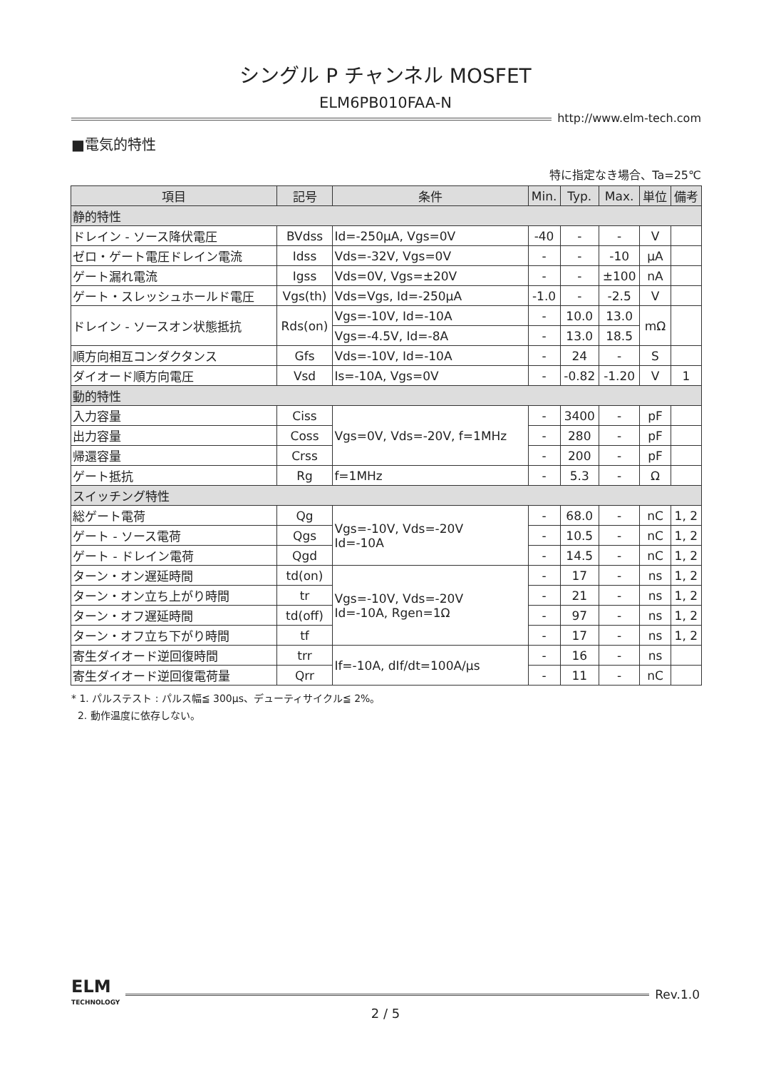シングル P チャンネル MOSFET
ELM6PB010FAA-N
http://www.elm-tech.com
■電気的特性
特に指定なき場合、Ta=25℃
| 項目 | 記号 | 条件 | Min. | Typ. | Max. | 単位 | 備考 |
| --- | --- | --- | --- | --- | --- | --- | --- |
| 静的特性 | | | | | | | |
| ドレイン - ソース降伏電圧 | BVdss | Id=-250μA, Vgs=0V | -40 | - | - | V | |
| ゼロ・ゲート電圧ドレイン電流 | Idss | Vds=-32V, Vgs=0V | - | - | -10 | μA | |
| ゲート漏れ電流 | Igss | Vds=0V, Vgs=±20V | - | - | ±100 | nA | |
| ゲート・スレッシュホールド電圧 | Vgs(th) | Vds=Vgs, Id=-250μA | -1.0 | - | -2.5 | V | |
| ドレイン - ソースオン状態抵抗 | Rds(on) | Vgs=-10V, Id=-10A | - | 10.0 | 13.0 | mΩ | |
| | | Vgs=-4.5V, Id=-8A | - | 13.0 | 18.5 | | |
| 順方向相互コンダクタンス | Gfs | Vds=-10V, Id=-10A | - | 24 | - | S | |
| ダイオード順方向電圧 | Vsd | Is=-10A, Vgs=0V | - | -0.82 | -1.20 | V | 1 |
| 動的特性 | | | | | | | |
| 入力容量 | Ciss | Vgs=0V, Vds=-20V, f=1MHz | - | 3400 | - | pF | |
| 出力容量 | Coss | | - | 280 | - | pF | |
| 帰還容量 | Crss | | - | 200 | - | pF | |
| ゲート抵抗 | Rg | f=1MHz | - | 5.3 | - | Ω | |
| スイッチング特性 | | | | | | | |
| 総ゲート電荷 | Qg | Vgs=-10V, Vds=-20V Id=-10A | - | 68.0 | - | nC | 1, 2 |
| ゲート - ソース電荷 | Qgs | | - | 10.5 | - | nC | 1, 2 |
| ゲート - ドレイン電荷 | Qgd | | - | 14.5 | - | nC | 1, 2 |
| ターン・オン遅延時間 | td(on) | Vgs=-10V, Vds=-20V Id=-10A, Rgen=1Ω | - | 17 | - | ns | 1, 2 |
| ターン・オン立ち上がり時間 | tr | | - | 21 | - | ns | 1, 2 |
| ターン・オフ遅延時間 | td(off) | | - | 97 | - | ns | 1, 2 |
| ターン・オフ立ち下がり時間 | tf | | - | 17 | - | ns | 1, 2 |
| 寄生ダイオード逆回復時間 | trr | If=-10A, dIf/dt=100A/μs | - | 16 | - | ns | |
| 寄生ダイオード逆回復電荷量 | Qrr | | - | 11 | - | nC | |
* 1. パルステスト : パルス幅≦ 300μs、デューティサイクル≦ 2%。
2. 動作温度に依存しない。
ELM
TECHNOLOGY
Rev.1.0
2 / 5